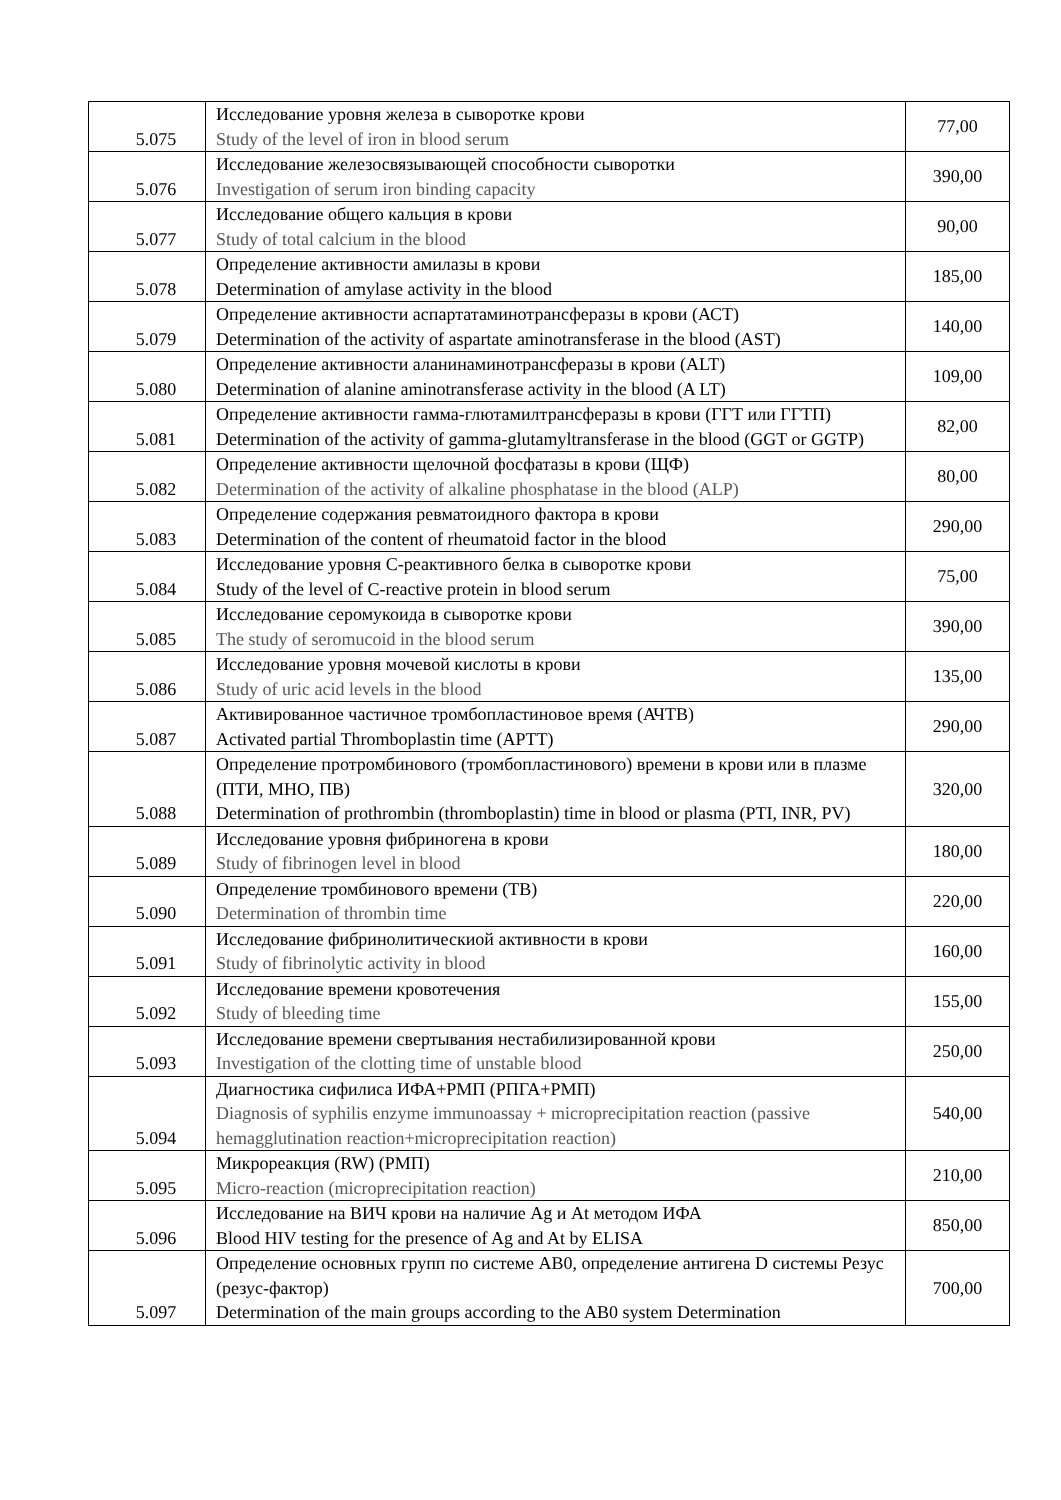| 5.075 | Исследование уровня железа в сыворотке крови Study of the level of iron in blood serum | 77,00 |
| 5.076 | Исследование железосвязывающей способности сыворотки Investigation of serum iron binding capacity | 390,00 |
| 5.077 | Исследование общего кальция в крови Study of total calcium in the blood | 90,00 |
| 5.078 | Определение активности амилазы в крови Determination of amylase activity in the blood | 185,00 |
| 5.079 | Определение активности аспартатаминотрансферазы в крови (АСТ) Determination of the activity of aspartate aminotransferase in the blood (AST) | 140,00 |
| 5.080 | Определение активности аланинаминотрансферазы в крови (ALT) Determination of alanine aminotransferase activity in the blood (A LT) | 109,00 |
| 5.081 | Определение активности гамма-глютамилтрансферазы в крови (ГГТ или ГГТП) Determination of the activity of gamma-glutamyltransferase in the blood (GGT or GGTP) | 82,00 |
| 5.082 | Определение активности щелочной фосфатазы в крови (ЩФ) Determination of the activity of alkaline phosphatase in the blood (ALP) | 80,00 |
| 5.083 | Определение содержания ревматоидного фактора в крови Determination of the content of rheumatoid factor in the blood | 290,00 |
| 5.084 | Исследование уровня С-реактивного белка в сыворотке крови Study of the level of C-reactive protein in blood serum | 75,00 |
| 5.085 | Исследование серомукоида в сыворотке крови The study of seromucoid in the blood serum | 390,00 |
| 5.086 | Исследование уровня мочевой кислоты в крови Study of uric acid levels in the blood | 135,00 |
| 5.087 | Активированное частичное тромбопластиновое время (АЧТВ) Activated partial Thromboplastin time (APTT) | 290,00 |
| 5.088 | Определение протромбинового (тромбопластинового) времени в крови или в плазме (ПТИ, МНО, ПВ) Determination of prothrombin (thromboplastin) time in blood or plasma (PTI, INR, PV) | 320,00 |
| 5.089 | Исследование уровня фибриногена в крови Study of fibrinogen level in blood | 180,00 |
| 5.090 | Определение тромбинового времени (ТВ) Determination of thrombin time | 220,00 |
| 5.091 | Исследование фибринолитическиой активности в крови Study of fibrinolytic activity in blood | 160,00 |
| 5.092 | Исследование времени кровотечения Study of bleeding time | 155,00 |
| 5.093 | Исследование времени свертывания нестабилизированной крови Investigation of the clotting time of unstable blood | 250,00 |
| 5.094 | Диагностика сифилиса ИФА+РМП (РПГА+РМП) Diagnosis of syphilis enzyme immunoassay + microprecipitation reaction (passive hemagglutination reaction+microprecipitation reaction) | 540,00 |
| 5.095 | Микрореакция (RW) (РМП) Micro-reaction (microprecipitation reaction) | 210,00 |
| 5.096 | Исследование на ВИЧ крови на наличие Ag и At методом ИФА Blood HIV testing for the presence of Ag and At by ELISA | 850,00 |
| 5.097 | Определение основных групп по системе АВ0, определение антигена D системы Резус (резус-фактор) Determination of the main groups according to the AB0 system Determination | 700,00 |